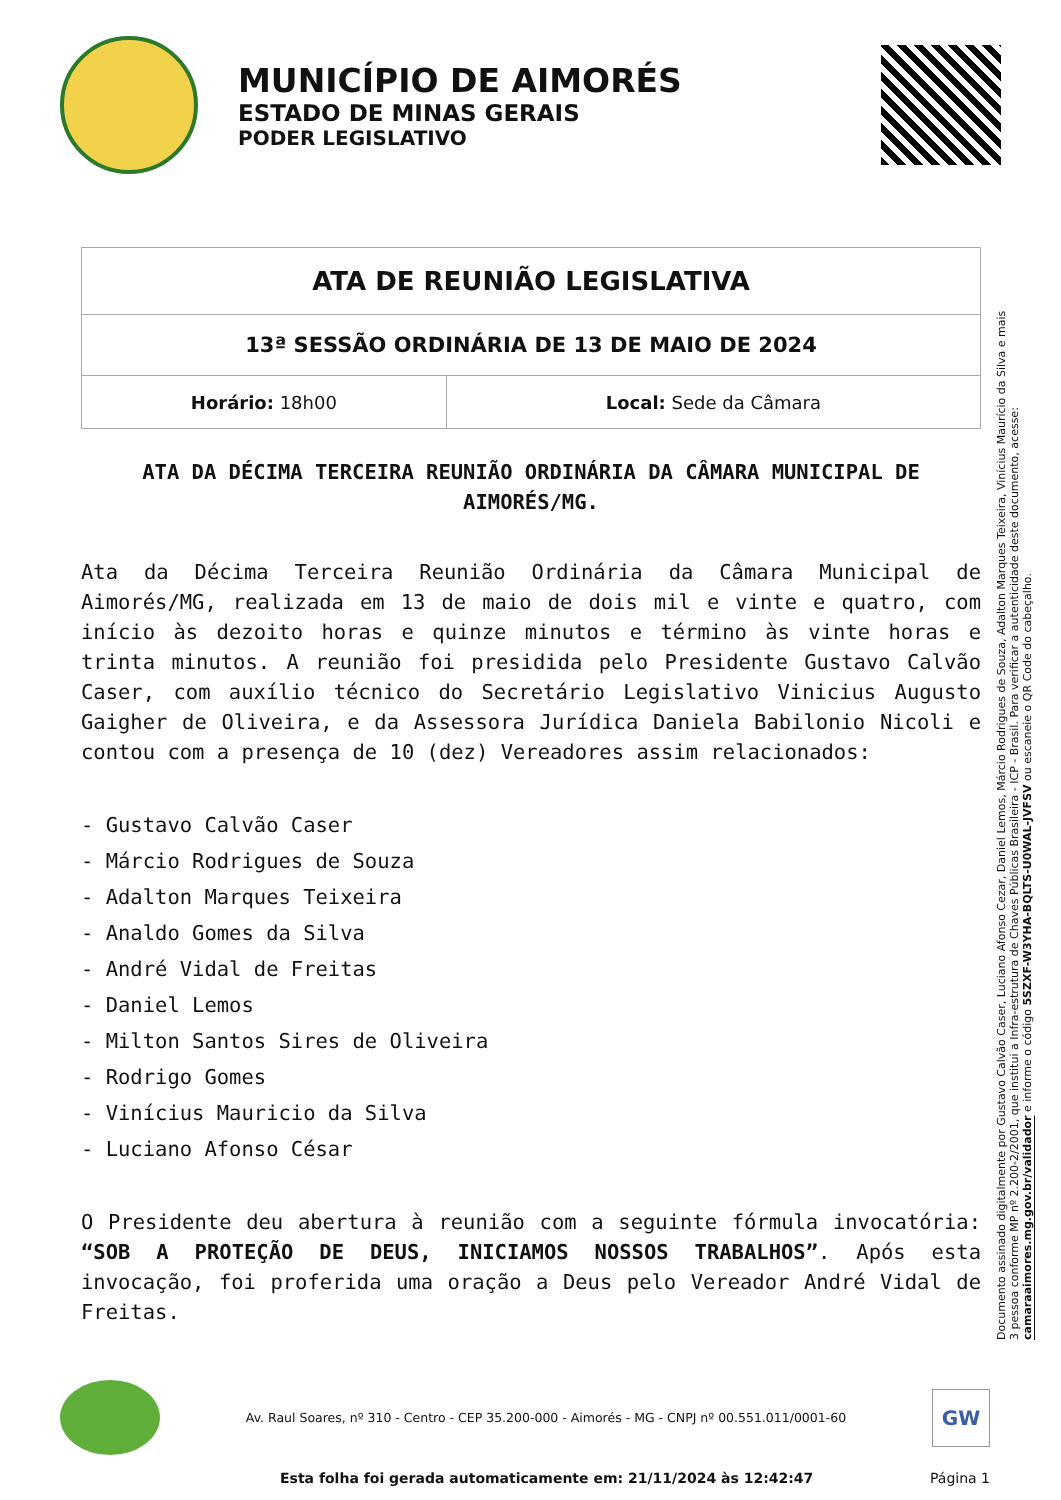MUNICÍPIO DE AIMORÉS
ESTADO DE MINAS GERAIS
PODER LEGISLATIVO
| ATA DE REUNIÃO LEGISLATIVA | |
| 13ª SESSÃO ORDINÁRIA DE 13 DE MAIO DE 2024 | |
| Horário: 18h00 | Local: Sede da Câmara |
ATA DA DÉCIMA TERCEIRA REUNIÃO ORDINÁRIA DA CÂMARA MUNICIPAL DE AIMORÉS/MG.
Ata da Décima Terceira Reunião Ordinária da Câmara Municipal de Aimorés/MG, realizada em 13 de maio de dois mil e vinte e quatro, com início às dezoito horas e quinze minutos e término às vinte horas e trinta minutos. A reunião foi presidida pelo Presidente Gustavo Calvão Caser, com auxílio técnico do Secretário Legislativo Vinicius Augusto Gaigher de Oliveira, e da Assessora Jurídica Daniela Babilonio Nicoli e contou com a presença de 10 (dez) Vereadores assim relacionados:
- Gustavo Calvão Caser
- Márcio Rodrigues de Souza
- Adalton Marques Teixeira
- Analdo Gomes da Silva
- André Vidal de Freitas
- Daniel Lemos
- Milton Santos Sires de Oliveira
- Rodrigo Gomes
- Vinícius Mauricio da Silva
- Luciano Afonso César
O Presidente deu abertura à reunião com a seguinte fórmula invocatória: “SOB A PROTEÇÃO DE DEUS, INICIAMOS NOSSOS TRABALHOS”. Após esta invocação, foi proferida uma oração a Deus pelo Vereador André Vidal de Freitas.
Documento assinado digitalmente por Gustavo Calvão Caser, Luciano Afonso Cezar, Daniel Lemos, Márcio Rodrigues de Souza, Adalton Marques Teixeira, Vinícius Maurício da Silva e mais 3 pessoa conforme MP nº 2.200-2/2001, que institui a Infra-estrutura de Chaves Públicas Brasileira - ICP - Brasil. Para verificar a autenticidade deste documento, acesse: camaraaimores.mg.gov.br/validador e informe o código 5SZXF-W3YHA-BQLTS-U0WAL-JVFSV ou escaneie o QR Code do cabeçalho.
Av. Raul Soares, nº 310 - Centro - CEP 35.200-000 - Aimorés - MG - CNPJ nº 00.551.011/0001-60
GW
Esta folha foi gerada automaticamente em: 21/11/2024 às 12:42:47 Página 1